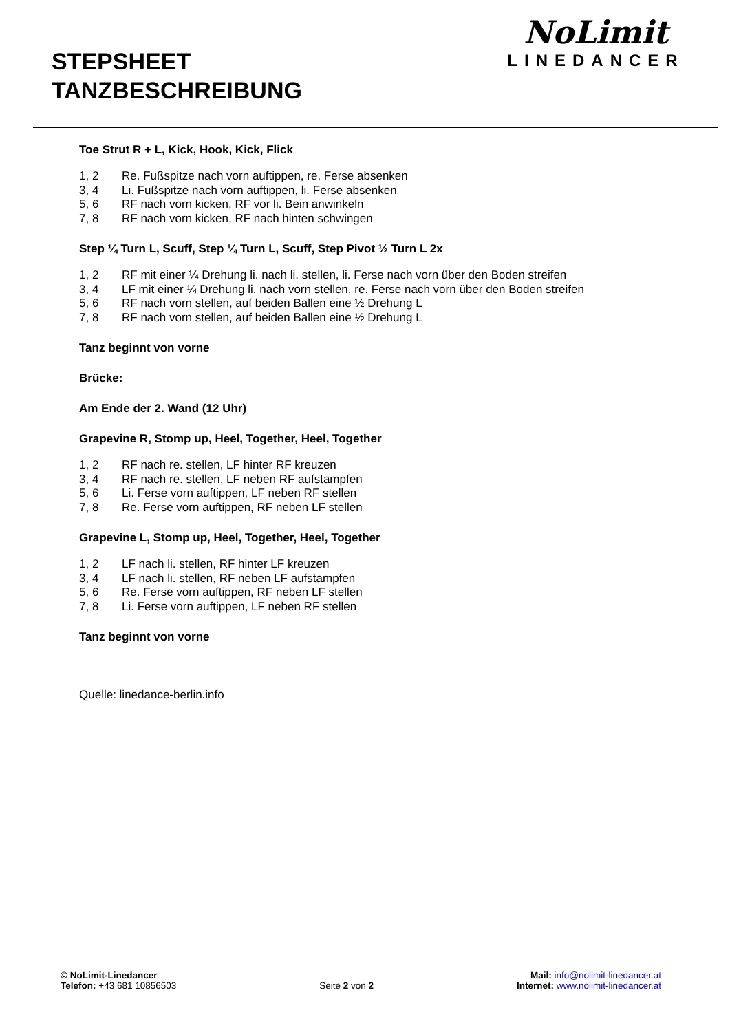STEPSHEET
TANZBESCHREIBUNG
NoLimit
LINEDANCER
Toe Strut R + L, Kick, Hook, Kick, Flick
1, 2 Re. Fußspitze nach vorn auftippen, re. Ferse absenken
3, 4 Li. Fußspitze nach vorn auftippen, li. Ferse absenken
5, 6 RF nach vorn kicken, RF vor li. Bein anwinkeln
7, 8 RF nach vorn kicken, RF nach hinten schwingen
Step ¼ Turn L, Scuff, Step ¼ Turn L, Scuff, Step Pivot ½ Turn L 2x
1, 2 RF mit einer ¼ Drehung li. nach li. stellen, li. Ferse nach vorn über den Boden streifen
3, 4 LF mit einer ¼ Drehung li. nach vorn stellen, re. Ferse nach vorn über den Boden streifen
5, 6 RF nach vorn stellen, auf beiden Ballen eine ½ Drehung L
7, 8 RF nach vorn stellen, auf beiden Ballen eine ½ Drehung L
Tanz beginnt von vorne
Brücke:
Am Ende der 2. Wand (12 Uhr)
Grapevine R, Stomp up, Heel, Together, Heel, Together
1, 2 RF nach re. stellen, LF hinter RF kreuzen
3, 4 RF nach re. stellen, LF neben RF aufstampfen
5, 6 Li. Ferse vorn auftippen, LF neben RF stellen
7, 8 Re. Ferse vorn auftippen, RF neben LF stellen
Grapevine L, Stomp up, Heel, Together, Heel, Together
1, 2 LF nach li. stellen, RF hinter LF kreuzen
3, 4 LF nach li. stellen, RF neben LF aufstampfen
5, 6 Re. Ferse vorn auftippen, RF neben LF stellen
7, 8 Li. Ferse vorn auftippen, LF neben RF stellen
Tanz beginnt von vorne
Quelle: linedance-berlin.info
© NoLimit-Linedancer
Telefon: +43 681 10856503
Seite 2 von 2 Mail: info@nolimit-linedancer.at
Internet: www.nolimit-linedancer.at